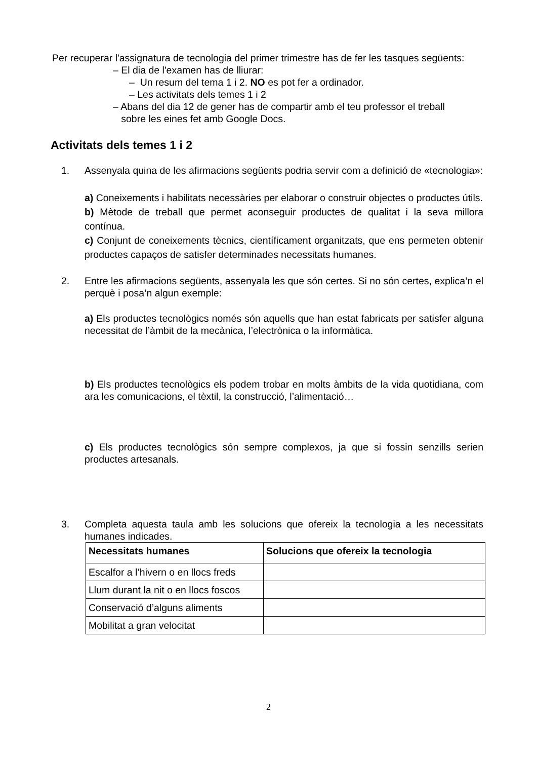Per recuperar l'assignatura de tecnologia del primer trimestre has de fer les tasques següents:
– El dia de l'examen has de lliurar:
– Un resum del tema 1 i 2. NO es pot fer a ordinador.
– Les activitats dels temes 1 i 2
– Abans del dia 12 de gener has de compartir amb el teu professor el treball
sobre les eines fet amb Google Docs.
Activitats dels temes 1 i 2
1.
Assenyala quina de les afirmacions següents podria servir com a definició de «tecnologia»:
a) Coneixements i habilitats necessàries per elaborar o construir objectes o productes útils.
b) Mètode de treball que permet aconseguir productes de qualitat i la seva millora contínua.
c) Conjunt de coneixements tècnics, científicament organitzats, que ens permeten obtenir productes capaços de satisfer determinades necessitats humanes.
2.
Entre les afirmacions següents, assenyala les que són certes. Si no són certes, explica’n el perquè i posa’n algun exemple:
a) Els productes tecnològics només són aquells que han estat fabricats per satisfer alguna necessitat de l’àmbit de la mecànica, l’electrònica o la informàtica.
b) Els productes tecnològics els podem trobar en molts àmbits de la vida quotidiana, com ara les comunicacions, el tèxtil, la construcció, l’alimentació…
c) Els productes tecnològics són sempre complexos, ja que si fossin senzills serien productes artesanals.
3.
Completa aquesta taula amb les solucions que ofereix la tecnologia a les necessitats humanes indicades.
| Necessitats humanes | Solucions que ofereix la tecnologia |
| --- | --- |
| Escalfor a l’hivern o en llocs freds | |
| Llum durant la nit o en llocs foscos | |
| Conservació d’alguns aliments | |
| Mobilitat a gran velocitat | |
2